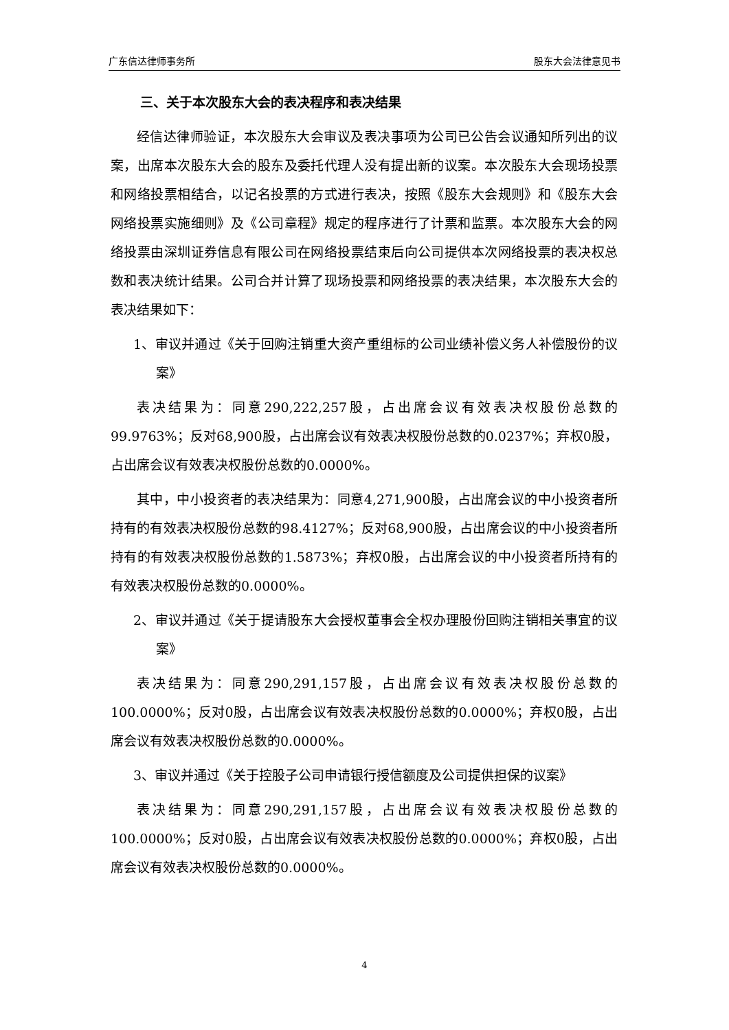广东信达律师事务所 股东大会法律意见书
三、关于本次股东大会的表决程序和表决结果
经信达律师验证，本次股东大会审议及表决事项为公司已公告会议通知所列出的议案，出席本次股东大会的股东及委托代理人没有提出新的议案。本次股东大会现场投票和网络投票相结合，以记名投票的方式进行表决，按照《股东大会规则》和《股东大会网络投票实施细则》及《公司章程》规定的程序进行了计票和监票。本次股东大会的网络投票由深圳证券信息有限公司在网络投票结束后向公司提供本次网络投票的表决权总数和表决统计结果。公司合并计算了现场投票和网络投票的表决结果，本次股东大会的表决结果如下：
1、审议并通过《关于回购注销重大资产重组标的公司业绩补偿义务人补偿股份的议案》
表决结果为：同意290,222,257股，占出席会议有效表决权股份总数的99.9763%；反对68,900股，占出席会议有效表决权股份总数的0.0237%；弃权0股，占出席会议有效表决权股份总数的0.0000%。
其中，中小投资者的表决结果为：同意4,271,900股，占出席会议的中小投资者所持有的有效表决权股份总数的98.4127%；反对68,900股，占出席会议的中小投资者所持有的有效表决权股份总数的1.5873%；弃权0股，占出席会议的中小投资者所持有的有效表决权股份总数的0.0000%。
2、审议并通过《关于提请股东大会授权董事会全权办理股份回购注销相关事宜的议案》
表决结果为：同意290,291,157股，占出席会议有效表决权股份总数的100.0000%；反对0股，占出席会议有效表决权股份总数的0.0000%；弃权0股，占出席会议有效表决权股份总数的0.0000%。
3、审议并通过《关于控股子公司申请银行授信额度及公司提供担保的议案》
表决结果为：同意290,291,157股，占出席会议有效表决权股份总数的100.0000%；反对0股，占出席会议有效表决权股份总数的0.0000%；弃权0股，占出席会议有效表决权股份总数的0.0000%。
4